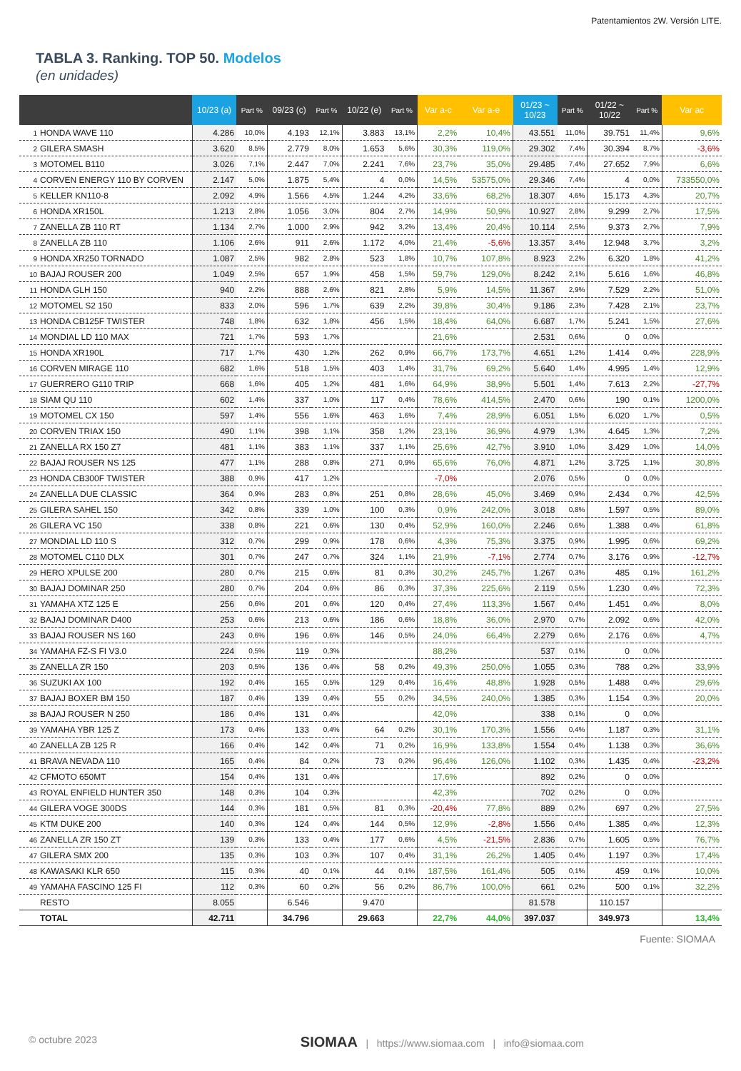Patentamientos 2W. Versión LITE.
TABLA 3. Ranking. TOP 50. Modelos
(en unidades)
| | 10/23 (a) | Part % | 09/23 (c) | Part % | 10/22 (e) | Part % | Var a-c | Var a-e | 01/23 ~ 10/23 | Part % | 01/22 ~ 10/22 | Part % | Var ac |
| --- | --- | --- | --- | --- | --- | --- | --- | --- | --- | --- | --- | --- | --- |
| 1 HONDA WAVE 110 | 4.286 | 10,0% | 4.193 | 12,1% | 3.883 | 13,1% | 2,2% | 10,4% | 43.551 | 11,0% | 39.751 | 11,4% | 9,6% |
| 2 GILERA SMASH | 3.620 | 8,5% | 2.779 | 8,0% | 1.653 | 5,6% | 30,3% | 119,0% | 29.302 | 7,4% | 30.394 | 8,7% | -3,6% |
| 3 MOTOMEL B110 | 3.026 | 7,1% | 2.447 | 7,0% | 2.241 | 7,6% | 23,7% | 35,0% | 29.485 | 7,4% | 27.652 | 7,9% | 6,6% |
| 4 CORVEN ENERGY 110 BY CORVEN | 2.147 | 5,0% | 1.875 | 5,4% | 4 | 0,0% | 14,5% | 53575,0% | 29.346 | 7,4% | 4 | 0,0% | 733550,0% |
| 5 KELLER KN110-8 | 2.092 | 4,9% | 1.566 | 4,5% | 1.244 | 4,2% | 33,6% | 68,2% | 18.307 | 4,6% | 15.173 | 4,3% | 20,7% |
| 6 HONDA XR150L | 1.213 | 2,8% | 1.056 | 3,0% | 804 | 2,7% | 14,9% | 50,9% | 10.927 | 2,8% | 9.299 | 2,7% | 17,5% |
| 7 ZANELLA ZB 110 RT | 1.134 | 2,7% | 1.000 | 2,9% | 942 | 3,2% | 13,4% | 20,4% | 10.114 | 2,5% | 9.373 | 2,7% | 7,9% |
| 8 ZANELLA ZB 110 | 1.106 | 2,6% | 911 | 2,6% | 1.172 | 4,0% | 21,4% | -5,6% | 13.357 | 3,4% | 12.948 | 3,7% | 3,2% |
| 9 HONDA XR250 TORNADO | 1.087 | 2,5% | 982 | 2,8% | 523 | 1,8% | 10,7% | 107,8% | 8.923 | 2,2% | 6.320 | 1,8% | 41,2% |
| 10 BAJAJ ROUSER 200 | 1.049 | 2,5% | 657 | 1,9% | 458 | 1,5% | 59,7% | 129,0% | 8.242 | 2,1% | 5.616 | 1,6% | 46,8% |
| 11 HONDA GLH 150 | 940 | 2,2% | 888 | 2,6% | 821 | 2,8% | 5,9% | 14,5% | 11.367 | 2,9% | 7.529 | 2,2% | 51,0% |
| 12 MOTOMEL S2 150 | 833 | 2,0% | 596 | 1,7% | 639 | 2,2% | 39,8% | 30,4% | 9.186 | 2,3% | 7.428 | 2,1% | 23,7% |
| 13 HONDA CB125F TWISTER | 748 | 1,8% | 632 | 1,8% | 456 | 1,5% | 18,4% | 64,0% | 6.687 | 1,7% | 5.241 | 1,5% | 27,6% |
| 14 MONDIAL LD 110 MAX | 721 | 1,7% | 593 | 1,7% | | | 21,6% | | 2.531 | 0,6% | 0 | 0,0% | |
| 15 HONDA XR190L | 717 | 1,7% | 430 | 1,2% | 262 | 0,9% | 66,7% | 173,7% | 4.651 | 1,2% | 1.414 | 0,4% | 228,9% |
| 16 CORVEN MIRAGE 110 | 682 | 1,6% | 518 | 1,5% | 403 | 1,4% | 31,7% | 69,2% | 5.640 | 1,4% | 4.995 | 1,4% | 12,9% |
| 17 GUERRERO G110 TRIP | 668 | 1,6% | 405 | 1,2% | 481 | 1,6% | 64,9% | 38,9% | 5.501 | 1,4% | 7.613 | 2,2% | -27,7% |
| 18 SIAM QU 110 | 602 | 1,4% | 337 | 1,0% | 117 | 0,4% | 78,6% | 414,5% | 2.470 | 0,6% | 190 | 0,1% | 1200,0% |
| 19 MOTOMEL CX 150 | 597 | 1,4% | 556 | 1,6% | 463 | 1,6% | 7,4% | 28,9% | 6.051 | 1,5% | 6.020 | 1,7% | 0,5% |
| 20 CORVEN TRIAX 150 | 490 | 1,1% | 398 | 1,1% | 358 | 1,2% | 23,1% | 36,9% | 4.979 | 1,3% | 4.645 | 1,3% | 7,2% |
| 21 ZANELLA RX 150 Z7 | 481 | 1,1% | 383 | 1,1% | 337 | 1,1% | 25,6% | 42,7% | 3.910 | 1,0% | 3.429 | 1,0% | 14,0% |
| 22 BAJAJ ROUSER NS 125 | 477 | 1,1% | 288 | 0,8% | 271 | 0,9% | 65,6% | 76,0% | 4.871 | 1,2% | 3.725 | 1,1% | 30,8% |
| 23 HONDA CB300F TWISTER | 388 | 0,9% | 417 | 1,2% | | | -7,0% | | 2.076 | 0,5% | 0 | 0,0% | |
| 24 ZANELLA DUE CLASSIC | 364 | 0,9% | 283 | 0,8% | 251 | 0,8% | 28,6% | 45,0% | 3.469 | 0,9% | 2.434 | 0,7% | 42,5% |
| 25 GILERA SAHEL 150 | 342 | 0,8% | 339 | 1,0% | 100 | 0,3% | 0,9% | 242,0% | 3.018 | 0,8% | 1.597 | 0,5% | 89,0% |
| 26 GILERA VC 150 | 338 | 0,8% | 221 | 0,6% | 130 | 0,4% | 52,9% | 160,0% | 2.246 | 0,6% | 1.388 | 0,4% | 61,8% |
| 27 MONDIAL LD 110 S | 312 | 0,7% | 299 | 0,9% | 178 | 0,6% | 4,3% | 75,3% | 3.375 | 0,9% | 1.995 | 0,6% | 69,2% |
| 28 MOTOMEL C110 DLX | 301 | 0,7% | 247 | 0,7% | 324 | 1,1% | 21,9% | -7,1% | 2.774 | 0,7% | 3.176 | 0,9% | -12,7% |
| 29 HERO XPULSE 200 | 280 | 0,7% | 215 | 0,6% | 81 | 0,3% | 30,2% | 245,7% | 1.267 | 0,3% | 485 | 0,1% | 161,2% |
| 30 BAJAJ DOMINAR 250 | 280 | 0,7% | 204 | 0,6% | 86 | 0,3% | 37,3% | 225,6% | 2.119 | 0,5% | 1.230 | 0,4% | 72,3% |
| 31 YAMAHA XTZ 125 E | 256 | 0,6% | 201 | 0,6% | 120 | 0,4% | 27,4% | 113,3% | 1.567 | 0,4% | 1.451 | 0,4% | 8,0% |
| 32 BAJAJ DOMINAR D400 | 253 | 0,6% | 213 | 0,6% | 186 | 0,6% | 18,8% | 36,0% | 2.970 | 0,7% | 2.092 | 0,6% | 42,0% |
| 33 BAJAJ ROUSER NS 160 | 243 | 0,6% | 196 | 0,6% | 146 | 0,5% | 24,0% | 66,4% | 2.279 | 0,6% | 2.176 | 0,6% | 4,7% |
| 34 YAMAHA FZ-S FI V3.0 | 224 | 0,5% | 119 | 0,3% | | | 88,2% | | 537 | 0,1% | 0 | 0,0% | |
| 35 ZANELLA ZR 150 | 203 | 0,5% | 136 | 0,4% | 58 | 0,2% | 49,3% | 250,0% | 1.055 | 0,3% | 788 | 0,2% | 33,9% |
| 36 SUZUKI AX 100 | 192 | 0,4% | 165 | 0,5% | 129 | 0,4% | 16,4% | 48,8% | 1.928 | 0,5% | 1.488 | 0,4% | 29,6% |
| 37 BAJAJ BOXER BM 150 | 187 | 0,4% | 139 | 0,4% | 55 | 0,2% | 34,5% | 240,0% | 1.385 | 0,3% | 1.154 | 0,3% | 20,0% |
| 38 BAJAJ ROUSER N 250 | 186 | 0,4% | 131 | 0,4% | | | 42,0% | | 338 | 0,1% | 0 | 0,0% | |
| 39 YAMAHA YBR 125 Z | 173 | 0,4% | 133 | 0,4% | 64 | 0,2% | 30,1% | 170,3% | 1.556 | 0,4% | 1.187 | 0,3% | 31,1% |
| 40 ZANELLA ZB 125 R | 166 | 0,4% | 142 | 0,4% | 71 | 0,2% | 16,9% | 133,8% | 1.554 | 0,4% | 1.138 | 0,3% | 36,6% |
| 41 BRAVA NEVADA 110 | 165 | 0,4% | 84 | 0,2% | 73 | 0,2% | 96,4% | 126,0% | 1.102 | 0,3% | 1.435 | 0,4% | -23,2% |
| 42 CFMOTO 650MT | 154 | 0,4% | 131 | 0,4% | | | 17,6% | | 892 | 0,2% | 0 | 0,0% | |
| 43 ROYAL ENFIELD HUNTER 350 | 148 | 0,3% | 104 | 0,3% | | | 42,3% | | 702 | 0,2% | 0 | 0,0% | |
| 44 GILERA VOGE 300DS | 144 | 0,3% | 181 | 0,5% | 81 | 0,3% | -20,4% | 77,8% | 889 | 0,2% | 697 | 0,2% | 27,5% |
| 45 KTM DUKE 200 | 140 | 0,3% | 124 | 0,4% | 144 | 0,5% | 12,9% | -2,8% | 1.556 | 0,4% | 1.385 | 0,4% | 12,3% |
| 46 ZANELLA ZR 150 ZT | 139 | 0,3% | 133 | 0,4% | 177 | 0,6% | 4,5% | -21,5% | 2.836 | 0,7% | 1.605 | 0,5% | 76,7% |
| 47 GILERA SMX 200 | 135 | 0,3% | 103 | 0,3% | 107 | 0,4% | 31,1% | 26,2% | 1.405 | 0,4% | 1.197 | 0,3% | 17,4% |
| 48 KAWASAKI KLR 650 | 115 | 0,3% | 40 | 0,1% | 44 | 0,1% | 187,5% | 161,4% | 505 | 0,1% | 459 | 0,1% | 10,0% |
| 49 YAMAHA FASCINO 125 FI | 112 | 0,3% | 60 | 0,2% | 56 | 0,2% | 86,7% | 100,0% | 661 | 0,2% | 500 | 0,1% | 32,2% |
| RESTO | 8.055 | | 6.546 | | 9.470 | | | | 81.578 | | 110.157 | | |
| TOTAL | 42.711 | | 34.796 | | 29.663 | | 22,7% | 44,0% | 397.037 | | 349.973 | | 13,4% |
Fuente: SIOMAA
© octubre 2023 SIOMAA | https://www.siomaa.com | info@siomaa.com